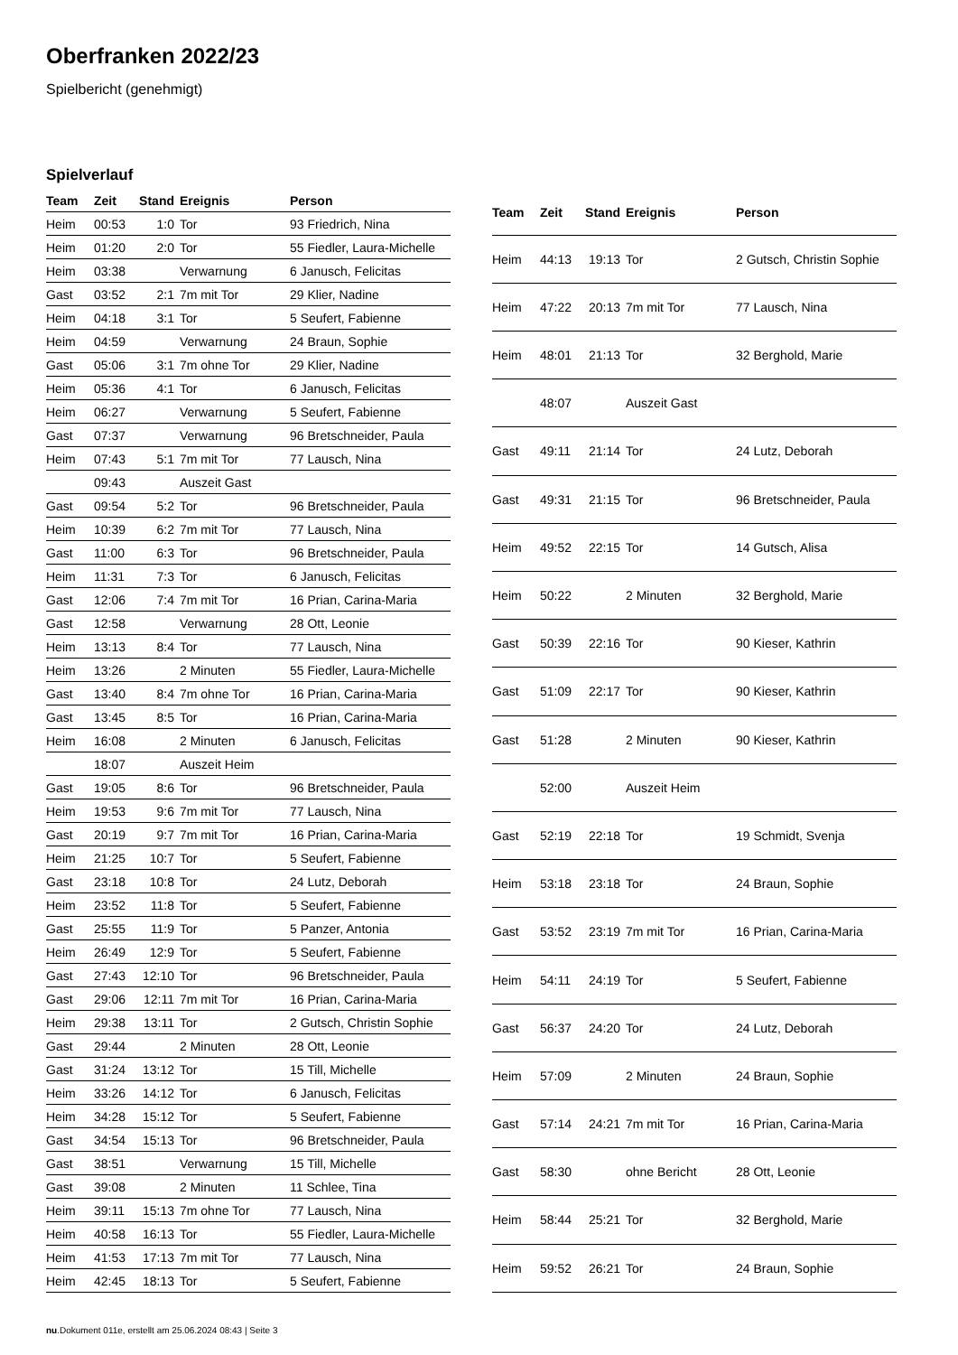Oberfranken 2022/23
Spielbericht (genehmigt)
Spielverlauf
| Team | Zeit | Stand | Ereignis | Person |
| --- | --- | --- | --- | --- |
| Heim | 00:53 | 1:0 | Tor | 93 Friedrich, Nina |
| Heim | 01:20 | 2:0 | Tor | 55 Fiedler, Laura-Michelle |
| Heim | 03:38 | | Verwarnung | 6 Janusch, Felicitas |
| Gast | 03:52 | 2:1 | 7m mit Tor | 29 Klier, Nadine |
| Heim | 04:18 | 3:1 | Tor | 5 Seufert, Fabienne |
| Heim | 04:59 | | Verwarnung | 24 Braun, Sophie |
| Gast | 05:06 | 3:1 | 7m ohne Tor | 29 Klier, Nadine |
| Heim | 05:36 | 4:1 | Tor | 6 Janusch, Felicitas |
| Heim | 06:27 | | Verwarnung | 5 Seufert, Fabienne |
| Gast | 07:37 | | Verwarnung | 96 Bretschneider, Paula |
| Heim | 07:43 | 5:1 | 7m mit Tor | 77 Lausch, Nina |
| | 09:43 | | Auszeit Gast | |
| Gast | 09:54 | 5:2 | Tor | 96 Bretschneider, Paula |
| Heim | 10:39 | 6:2 | 7m mit Tor | 77 Lausch, Nina |
| Gast | 11:00 | 6:3 | Tor | 96 Bretschneider, Paula |
| Heim | 11:31 | 7:3 | Tor | 6 Janusch, Felicitas |
| Gast | 12:06 | 7:4 | 7m mit Tor | 16 Prian, Carina-Maria |
| Gast | 12:58 | | Verwarnung | 28 Ott, Leonie |
| Heim | 13:13 | 8:4 | Tor | 77 Lausch, Nina |
| Heim | 13:26 | | 2 Minuten | 55 Fiedler, Laura-Michelle |
| Gast | 13:40 | 8:4 | 7m ohne Tor | 16 Prian, Carina-Maria |
| Gast | 13:45 | 8:5 | Tor | 16 Prian, Carina-Maria |
| Heim | 16:08 | | 2 Minuten | 6 Janusch, Felicitas |
| | 18:07 | | Auszeit Heim | |
| Gast | 19:05 | 8:6 | Tor | 96 Bretschneider, Paula |
| Heim | 19:53 | 9:6 | 7m mit Tor | 77 Lausch, Nina |
| Gast | 20:19 | 9:7 | 7m mit Tor | 16 Prian, Carina-Maria |
| Heim | 21:25 | 10:7 | Tor | 5 Seufert, Fabienne |
| Gast | 23:18 | 10:8 | Tor | 24 Lutz, Deborah |
| Heim | 23:52 | 11:8 | Tor | 5 Seufert, Fabienne |
| Gast | 25:55 | 11:9 | Tor | 5 Panzer, Antonia |
| Heim | 26:49 | 12:9 | Tor | 5 Seufert, Fabienne |
| Gast | 27:43 | 12:10 | Tor | 96 Bretschneider, Paula |
| Gast | 29:06 | 12:11 | 7m mit Tor | 16 Prian, Carina-Maria |
| Heim | 29:38 | 13:11 | Tor | 2 Gutsch, Christin Sophie |
| Gast | 29:44 | | 2 Minuten | 28 Ott, Leonie |
| Gast | 31:24 | 13:12 | Tor | 15 Till, Michelle |
| Heim | 33:26 | 14:12 | Tor | 6 Janusch, Felicitas |
| Heim | 34:28 | 15:12 | Tor | 5 Seufert, Fabienne |
| Gast | 34:54 | 15:13 | Tor | 96 Bretschneider, Paula |
| Gast | 38:51 | | Verwarnung | 15 Till, Michelle |
| Gast | 39:08 | | 2 Minuten | 11 Schlee, Tina |
| Heim | 39:11 | 15:13 | 7m ohne Tor | 77 Lausch, Nina |
| Heim | 40:58 | 16:13 | Tor | 55 Fiedler, Laura-Michelle |
| Heim | 41:53 | 17:13 | 7m mit Tor | 77 Lausch, Nina |
| Heim | 42:45 | 18:13 | Tor | 5 Seufert, Fabienne |
| Team | Zeit | Stand | Ereignis | Person |
| --- | --- | --- | --- | --- |
| Heim | 44:13 | 19:13 | Tor | 2 Gutsch, Christin Sophie |
| Heim | 47:22 | 20:13 | 7m mit Tor | 77 Lausch, Nina |
| Heim | 48:01 | 21:13 | Tor | 32 Berghold, Marie |
| | 48:07 | | Auszeit Gast | |
| Gast | 49:11 | 21:14 | Tor | 24 Lutz, Deborah |
| Gast | 49:31 | 21:15 | Tor | 96 Bretschneider, Paula |
| Heim | 49:52 | 22:15 | Tor | 14 Gutsch, Alisa |
| Heim | 50:22 | | 2 Minuten | 32 Berghold, Marie |
| Gast | 50:39 | 22:16 | Tor | 90 Kieser, Kathrin |
| Gast | 51:09 | 22:17 | Tor | 90 Kieser, Kathrin |
| Gast | 51:28 | | 2 Minuten | 90 Kieser, Kathrin |
| | 52:00 | | Auszeit Heim | |
| Gast | 52:19 | 22:18 | Tor | 19 Schmidt, Svenja |
| Heim | 53:18 | 23:18 | Tor | 24 Braun, Sophie |
| Gast | 53:52 | 23:19 | 7m mit Tor | 16 Prian, Carina-Maria |
| Heim | 54:11 | 24:19 | Tor | 5 Seufert, Fabienne |
| Gast | 56:37 | 24:20 | Tor | 24 Lutz, Deborah |
| Heim | 57:09 | | 2 Minuten | 24 Braun, Sophie |
| Gast | 57:14 | 24:21 | 7m mit Tor | 16 Prian, Carina-Maria |
| Gast | 58:30 | | ohne Bericht | 28 Ott, Leonie |
| Heim | 58:44 | 25:21 | Tor | 32 Berghold, Marie |
| Heim | 59:52 | 26:21 | Tor | 24 Braun, Sophie |
nu.Dokument 011e, erstellt am 25.06.2024 08:43 | Seite 3